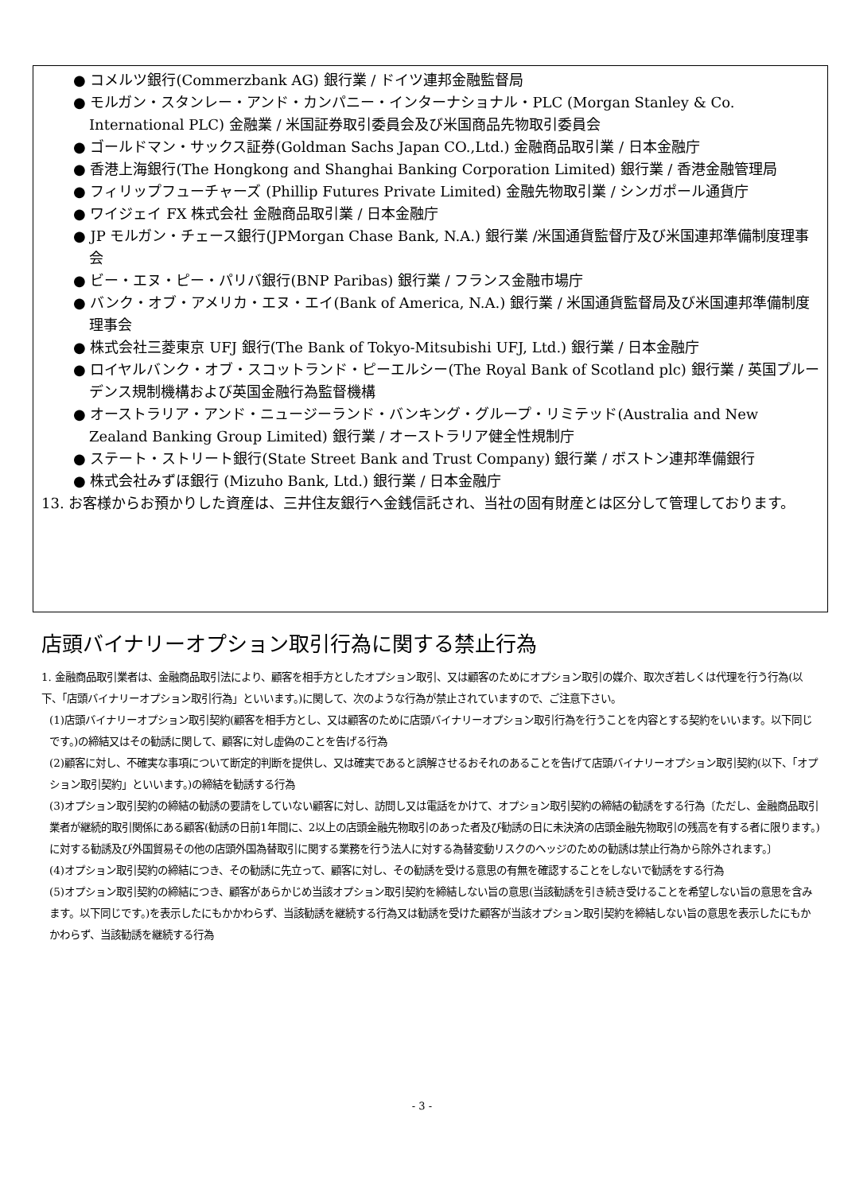● コメルツ銀行(Commerzbank AG) 銀行業 / ドイツ連邦金融監督局
● モルガン・スタンレー・アンド・カンパニー・インターナショナル・PLC (Morgan Stanley & Co. International PLC) 金融業 / 米国証券取引委員会及び米国商品先物取引委員会
● ゴールドマン・サックス証券(Goldman Sachs Japan CO.,Ltd.) 金融商品取引業 / 日本金融庁
● 香港上海銀行(The Hongkong and Shanghai Banking Corporation Limited) 銀行業 / 香港金融管理局
● フィリップフューチャーズ (Phillip Futures Private Limited) 金融先物取引業 / シンガポール通貨庁
● ワイジェイ FX 株式会社 金融商品取引業 / 日本金融庁
● JP モルガン・チェース銀行(JPMorgan Chase Bank, N.A.) 銀行業 /米国通貨監督庁及び米国連邦準備制度理事会
● ビー・エヌ・ピー・パリバ銀行(BNP Paribas) 銀行業 / フランス金融市場庁
● バンク・オブ・アメリカ・エヌ・エイ(Bank of America, N.A.) 銀行業 / 米国通貨監督局及び米国連邦準備制度理事会
● 株式会社三菱東京 UFJ 銀行(The Bank of Tokyo-Mitsubishi UFJ, Ltd.) 銀行業 / 日本金融庁
● ロイヤルバンク・オブ・スコットランド・ピーエルシー(The Royal Bank of Scotland plc) 銀行業 / 英国プルーデンス規制機構および英国金融行為監督機構
● オーストラリア・アンド・ニュージーランド・バンキング・グループ・リミテッド(Australia and New Zealand Banking Group Limited) 銀行業 / オーストラリア健全性規制庁
● ステート・ストリート銀行(State Street Bank and Trust Company) 銀行業 / ボストン連邦準備銀行
● 株式会社みずほ銀行 (Mizuho Bank, Ltd.) 銀行業 / 日本金融庁
13. お客様からお預かりした資産は、三井住友銀行へ金銭信託され、当社の固有財産とは区分して管理しております。
店頭バイナリーオプション取引行為に関する禁止行為
1. 金融商品取引業者は、金融商品取引法により、顧客を相手方としたオプション取引、又は顧客のためにオプション取引の媒介、取次ぎ若しくは代理を行う行為(以下、「店頭バイナリーオプション取引行為」といいます。)に関して、次のような行為が禁止されていますので、ご注意下さい。
(1)店頭バイナリーオプション取引契約(顧客を相手方とし、又は顧客のために店頭バイナリーオプション取引行為を行うことを内容とする契約をいいます。以下同じです。)の締結又はその勧誘に関して、顧客に対し虚偽のことを告げる行為
(2)顧客に対し、不確実な事項について断定的判断を提供し、又は確実であると誤解させるおそれのあることを告げて店頭バイナリーオプション取引契約(以下、「オプション取引契約」といいます。)の締結を勧誘する行為
(3)オプション取引契約の締結の勧誘の要請をしていない顧客に対し、訪問し又は電話をかけて、オプション取引契約の締結の勧誘をする行為〔ただし、金融商品取引業者が継続的取引関係にある顧客(勧誘の日前1年間に、2以上の店頭金融先物取引のあった者及び勧誘の日に未決済の店頭金融先物取引の残高を有する者に限ります。)に対する勧誘及び外国貿易その他の店頭外国為替取引に関する業務を行う法人に対する為替変動リスクのヘッジのための勧誘は禁止行為から除外されます。〕
(4)オプション取引契約の締結につき、その勧誘に先立って、顧客に対し、その勧誘を受ける意思の有無を確認することをしないで勧誘をする行為
(5)オプション取引契約の締結につき、顧客があらかじめ当該オプション取引契約を締結しない旨の意思(当該勧誘を引き続き受けることを希望しない旨の意思を含みます。以下同じです。)を表示したにもかかわらず、当該勧誘を継続する行為又は勧誘を受けた顧客が当該オプション取引契約を締結しない旨の意思を表示したにもかかわらず、当該勧誘を継続する行為
- 3 -